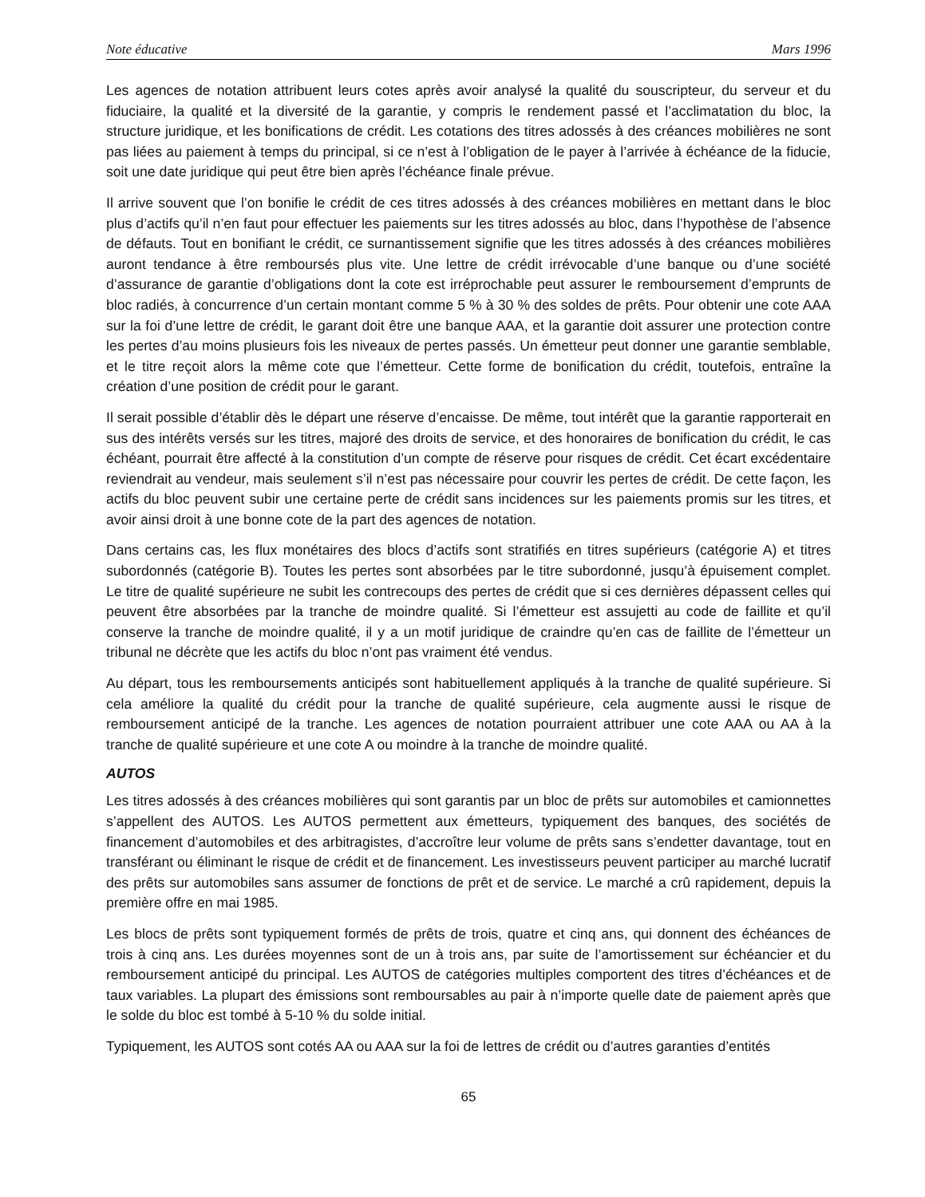Note éducative Mars 1996
Les agences de notation attribuent leurs cotes après avoir analysé la qualité du souscripteur, du serveur et du fiduciaire, la qualité et la diversité de la garantie, y compris le rendement passé et l’acclimatation du bloc, la structure juridique, et les bonifications de crédit. Les cotations des titres adossés à des créances mobilières ne sont pas liées au paiement à temps du principal, si ce n’est à l’obligation de le payer à l’arrivée à échéance de la fiducie, soit une date juridique qui peut être bien après l’échéance finale prévue.
Il arrive souvent que l’on bonifie le crédit de ces titres adossés à des créances mobilières en mettant dans le bloc plus d’actifs qu’il n’en faut pour effectuer les paiements sur les titres adossés au bloc, dans l’hypothèse de l’absence de défauts. Tout en bonifiant le crédit, ce surnantissement signifie que les titres adossés à des créances mobilières auront tendance à être remboursés plus vite. Une lettre de crédit irrévocable d’une banque ou d’une société d’assurance de garantie d’obligations dont la cote est irréprochable peut assurer le remboursement d’emprunts de bloc radiés, à concurrence d’un certain montant comme 5 % à 30 % des soldes de prêts. Pour obtenir une cote AAA sur la foi d’une lettre de crédit, le garant doit être une banque AAA, et la garantie doit assurer une protection contre les pertes d’au moins plusieurs fois les niveaux de pertes passés. Un émetteur peut donner une garantie semblable, et le titre reçoit alors la même cote que l’émetteur. Cette forme de bonification du crédit, toutefois, entraîne la création d’une position de crédit pour le garant.
Il serait possible d’établir dès le départ une réserve d’encaisse. De même, tout intérêt que la garantie rapporterait en sus des intérêts versés sur les titres, majoré des droits de service, et des honoraires de bonification du crédit, le cas échéant, pourrait être affecté à la constitution d’un compte de réserve pour risques de crédit. Cet écart excédentaire reviendrait au vendeur, mais seulement s’il n’est pas nécessaire pour couvrir les pertes de crédit. De cette façon, les actifs du bloc peuvent subir une certaine perte de crédit sans incidences sur les paiements promis sur les titres, et avoir ainsi droit à une bonne cote de la part des agences de notation.
Dans certains cas, les flux monétaires des blocs d’actifs sont stratifiés en titres supérieurs (catégorie A) et titres subordonnés (catégorie B). Toutes les pertes sont absorbées par le titre subordonné, jusqu’à épuisement complet. Le titre de qualité supérieure ne subit les contrecoups des pertes de crédit que si ces dernières dépassent celles qui peuvent être absorbées par la tranche de moindre qualité. Si l’émetteur est assujetti au code de faillite et qu’il conserve la tranche de moindre qualité, il y a un motif juridique de craindre qu’en cas de faillite de l’émetteur un tribunal ne décrète que les actifs du bloc n’ont pas vraiment été vendus.
Au départ, tous les remboursements anticipés sont habituellement appliqués à la tranche de qualité supérieure. Si cela améliore la qualité du crédit pour la tranche de qualité supérieure, cela augmente aussi le risque de remboursement anticipé de la tranche. Les agences de notation pourraient attribuer une cote AAA ou AA à la tranche de qualité supérieure et une cote A ou moindre à la tranche de moindre qualité.
AUTOS
Les titres adossés à des créances mobilières qui sont garantis par un bloc de prêts sur automobiles et camionnettes s’appellent des AUTOS. Les AUTOS permettent aux émetteurs, typiquement des banques, des sociétés de financement d’automobiles et des arbitragistes, d’accroître leur volume de prêts sans s’endetter davantage, tout en transférant ou éliminant le risque de crédit et de financement. Les investisseurs peuvent participer au marché lucratif des prêts sur automobiles sans assumer de fonctions de prêt et de service. Le marché a crû rapidement, depuis la première offre en mai 1985.
Les blocs de prêts sont typiquement formés de prêts de trois, quatre et cinq ans, qui donnent des échéances de trois à cinq ans. Les durées moyennes sont de un à trois ans, par suite de l’amortissement sur échéancier et du remboursement anticipé du principal. Les AUTOS de catégories multiples comportent des titres d’échéances et de taux variables. La plupart des émissions sont remboursables au pair à n’importe quelle date de paiement après que le solde du bloc est tombé à 5-10 % du solde initial.
Typiquement, les AUTOS sont cotés AA ou AAA sur la foi de lettres de crédit ou d’autres garanties d’entités
65